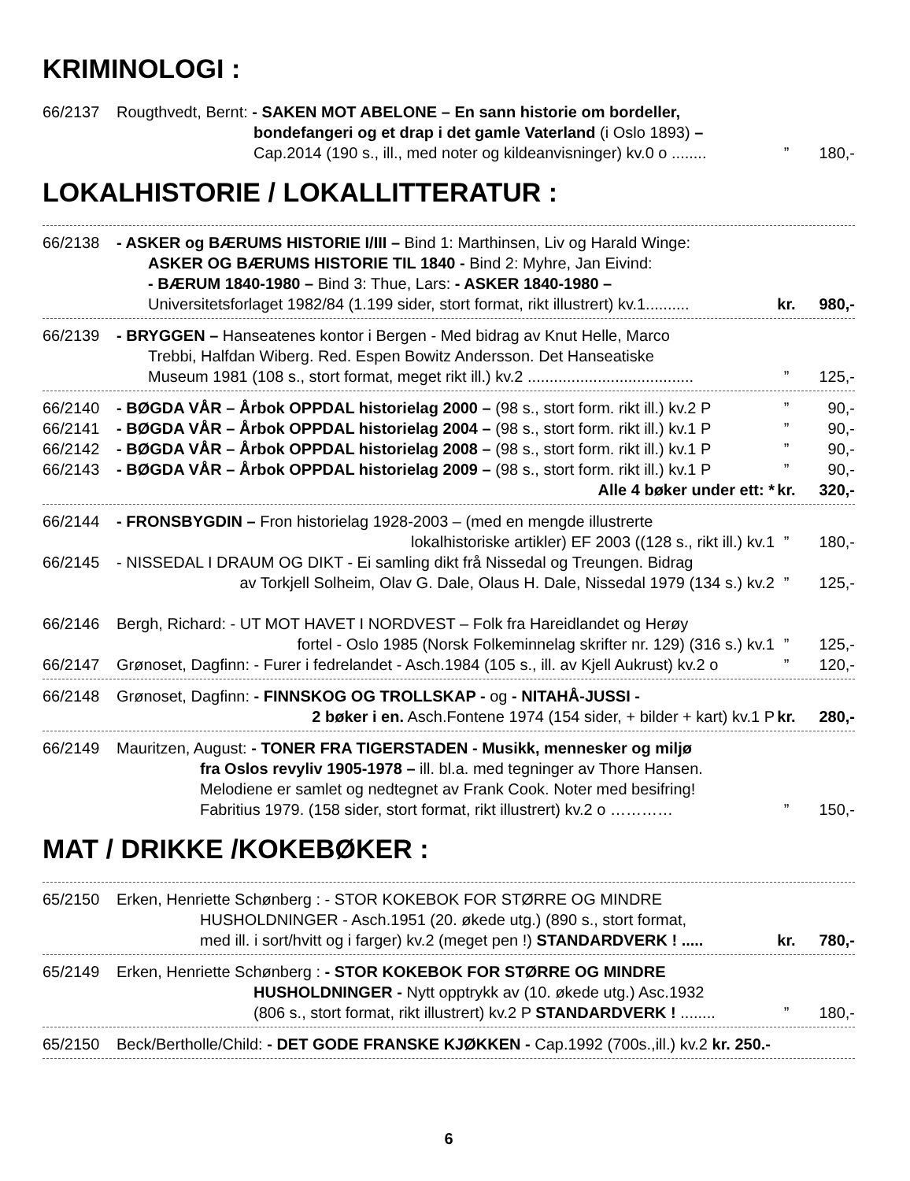KRIMINOLOGI :
66/2137 Rougthvedt, Bernt: - SAKEN MOT ABELONE – En sann historie om bordeller,
bondefangeri og et drap i det gamle Vaterland (i Oslo 1893) –
Cap.2014 (190 s., ill., med noter og kildeanvisninger) kv.0 o ........” 180,-
LOKALHISTORIE / LOKALLITTERATUR :
66/2138 - ASKER og BÆRUMS HISTORIE I/III – Bind 1: Marthinsen, Liv og Harald Winge:
ASKER OG BÆRUMS HISTORIE TIL 1840 - Bind 2: Myhre, Jan Eivind:
- BÆRUM 1840-1980 – Bind 3: Thue, Lars: - ASKER 1840-1980 –
Universitetsforlaget 1982/84 (1.199 sider, stort format, rikt illustrert) kv.1.......... kr. 980,-
66/2139 - BRYGGEN – Hanseatenes kontor i Bergen - Med bidrag av Knut Helle, Marco
Trebbi, Halfdan Wiberg. Red. Espen Bowitz Andersson. Det Hanseatiske
Museum 1981 (108 s., stort format, meget rikt ill.) kv.2 ......................................” 125,-
66/2140 - BØGDA VÅR – Årbok OPPDAL historielag 2000 – (98 s., stort form. rikt ill.) kv.2 P” 90,-
66/2141 - BØGDA VÅR – Årbok OPPDAL historielag 2004 – (98 s., stort form. rikt ill.) kv.1 P” 90,-
66/2142 - BØGDA VÅR – Årbok OPPDAL historielag 2008 – (98 s., stort form. rikt ill.) kv.1 P” 90,-
66/2143 - BØGDA VÅR – Årbok OPPDAL historielag 2009 – (98 s., stort form. rikt ill.) kv.1 P” 90,-
Alle 4 bøker under ett: * kr. 320,-
66/2144 - FRONSBYGDIN – Fron historielag 1928-2003 – (med en mengde illustrerte
lokalhistoriske artikler) EF 2003 ((128 s., rikt ill.) kv.1” 180,-
66/2145 - NISSEDAL I DRAUM OG DIKT - Ei samling dikt frå Nissedal og Treungen. Bidrag
av Torkjell Solheim, Olav G. Dale, Olaus H. Dale, Nissedal 1979 (134 s.) kv.2” 125,-
66/2146 Bergh, Richard: - UT MOT HAVET I NORDVEST – Folk fra Hareidlandet og Herøy
fortel - Oslo 1985 (Norsk Folkeminnelag skrifter nr. 129) (316 s.) kv.1” 125,-
66/2147 Grønoset, Dagfinn: - Furer i fedrelandet - Asch.1984 (105 s., ill. av Kjell Aukrust) kv.2 o” 120,-
66/2148 Grønoset, Dagfinn: - FINNSKOG OG TROLLSKAP - og - NITAHÅ-JUSSI -
2 bøker i en. Asch.Fontene 1974 (154 sider, + bilder + kart) kv.1 P kr. 280,-
66/2149 Mauritzen, August: - TONER FRA TIGERSTADEN - Musikk, mennesker og miljø
fra Oslos revyliv 1905-1978 – ill. bl.a. med tegninger av Thore Hansen.
Melodiene er samlet og nedtegnet av Frank Cook. Noter med besifring!
Fabritius 1979. (158 sider, stort format, rikt illustrert) kv.2 o …………” 150,-
MAT / DRIKKE /KOKEBØKER :
65/2150 Erken, Henriette Schønberg : - STOR KOKEBOK FOR STØRRE OG MINDRE
HUSHOLDNINGER - Asch.1951 (20. økede utg.) (890 s., stort format,
med ill. i sort/hvitt og i farger) kv.2 (meget pen !) STANDARDVERK ! ..... kr. 780,-
65/2149 Erken, Henriette Schønberg : - STOR KOKEBOK FOR STØRRE OG MINDRE
HUSHOLDNINGER - Nytt opptrykk av (10. økede utg.) Asc.1932
(806 s., stort format, rikt illustrert) kv.2 P STANDARDVERK ! ........” 180,-
65/2150 Beck/Bertholle/Child: - DET GODE FRANSKE KJØKKEN - Cap.1992 (700s.,ill.) kv.2 kr. 250.-
6